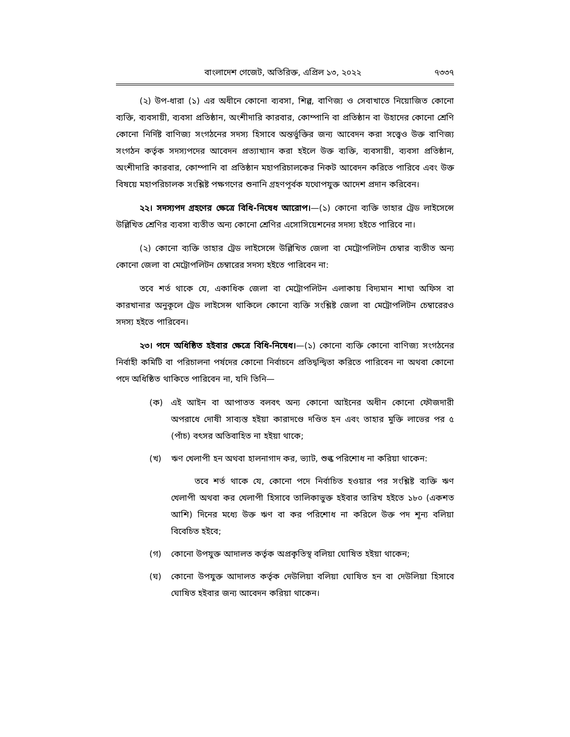বাংলাদেশ গেজেট, অতিরিক্ত, এপ্রিল ১৩, ২০২২ ৭৩৩৭
(২) উপ-ধারা (১) এর অধীনে কোনো ব্যবসা, শিল্প, বাণিজ্য ও সেবাখাতে নিয়োজিত কোনো ব্যক্তি, ব্যবসায়ী, ব্যবসা প্রতিষ্ঠান, অংশীদারি কারবার, কোম্পানি বা প্রতিষ্ঠান বা উহাদের কোনো শ্রেণি কোনো নির্দিষ্ট বাণিজ্য সংগঠনের সদস্য হিসাবে অন্তর্ভুক্তির জন্য আবেদন করা সত্ত্বেও উক্ত বাণিজ্য সংগঠন কর্তৃক সদস্যপদের আবেদন প্রত্যাখ্যান করা হইলে উক্ত ব্যক্তি, ব্যবসায়ী, ব্যবসা প্রতিষ্ঠান, অংশীদারি কারবার, কোম্পানি বা প্রতিষ্ঠান মহাপরিচালকের নিকট আবেদন করিতে পারিবে এবং উক্ত বিষয়ে মহাপরিচালক সংশ্লিষ্ট পক্ষগণের শুনানি গ্রহণপূর্বক যথোপযুক্ত আদেশ প্রদান করিবেন।
২২। সদস্যপদ গ্রহণের ক্ষেত্রে বিধি-নিষেধ আরোপ।—(১) কোনো ব্যক্তি তাহার ট্রেড লাইসেন্সে উল্লিখিত শ্রেণির ব্যবসা ব্যতীত অন্য কোনো শ্রেণির এসোসিয়েশনের সদস্য হইতে পারিবে না।
(২) কোনো ব্যক্তি তাহার ট্রেড লাইসেন্সে উল্লিখিত জেলা বা মেট্রোপলিটন চেম্বার ব্যতীত অন্য কোনো জেলা বা মেট্রোপলিটন চেম্বারের সদস্য হইতে পারিবেন না:
তবে শর্ত থাকে যে, একাধিক জেলা বা মেট্রোপলিটন এলাকায় বিদ্যমান শাখা অফিস বা কারখানার অনুকূলে ট্রেড লাইসেন্স থাকিলে কোনো ব্যক্তি সংশ্লিষ্ট জেলা বা মেট্রোপলিটন চেম্বারেরও সদস্য হইতে পারিবেন।
২৩। পদে অধিষ্ঠিত হইবার ক্ষেত্রে বিধি-নিষেধ।—(১) কোনো ব্যক্তি কোনো বাণিজ্য সংগঠনের নির্বাহী কমিটি বা পরিচালনা পর্ষদের কোনো নির্বাচনে প্রতিদ্বন্দ্বিতা করিতে পারিবেন না অথবা কোনো পদে অধিষ্ঠিত থাকিতে পারিবেন না, যদি তিনি—
(ক) এই আইন বা আপাতত বলবৎ অন্য কোনো আইনের অধীন কোনো ফৌজদারী অপরাধে দোষী সাব্যস্ত হইয়া কারাদণ্ডে দণ্ডিত হন এবং তাহার মুক্তি লাভের পর ৫ (পাঁচ) বৎসর অতিবাহিত না হইয়া থাকে;
(খ) ঋণ খেলাপী হন অথবা হালনাগাদ কর, ভ্যাট, শুল্ক পরিশোধ না করিয়া থাকেন:
তবে শর্ত থাকে যে, কোনো পদে নির্বাচিত হওয়ার পর সংশ্লিষ্ট ব্যক্তি ঋণ খেলাপী অথবা কর খেলাপী হিসাবে তালিকাভুক্ত হইবার তারিখ হইতে ১৮০ (একশত আশি) দিনের মধ্যে উক্ত ঋণ বা কর পরিশোধ না করিলে উক্ত পদ শূন্য বলিয়া বিবেচিত হইবে;
(গ) কোনো উপযুক্ত আদালত কর্তৃক অপ্রকৃতিস্থ বলিয়া ঘোষিত হইয়া থাকেন;
(ঘ) কোনো উপযুক্ত আদালত কর্তৃক দেউলিয়া বলিয়া ঘোষিত হন বা দেউলিয়া হিসাবে ঘোষিত হইবার জন্য আবেদন করিয়া থাকেন।